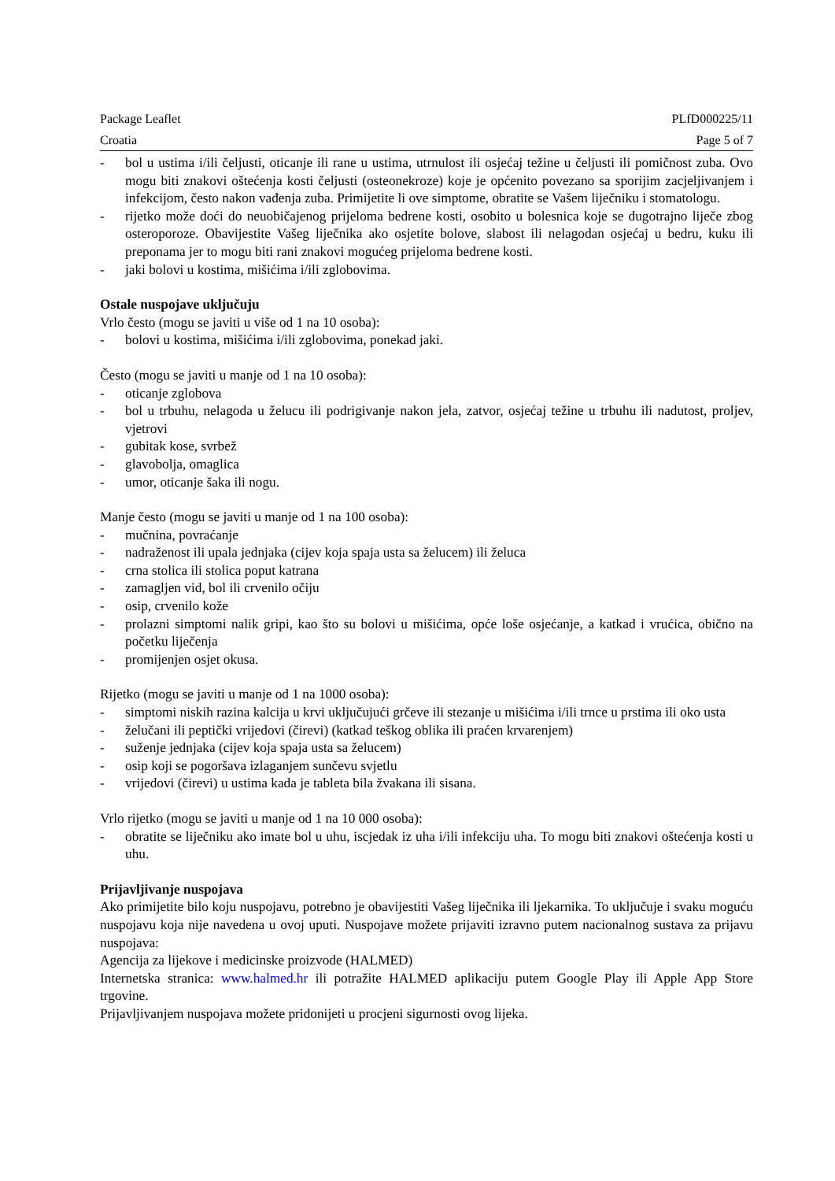Package Leaflet PLfD000225/11
Croatia Page 5 of 7
- bol u ustima i/ili čeljusti, oticanje ili rane u ustima, utrnulost ili osjećaj težine u čeljusti ili pomičnost zuba. Ovo mogu biti znakovi oštećenja kosti čeljusti (osteonekroze) koje je općenito povezano sa sporijim zacjeljivanjem i infekcijom, često nakon vađenja zuba. Primijetite li ove simptome, obratite se Vašem liječniku i stomatologu.
- rijetko može doći do neuobičajenog prijeloma bedrene kosti, osobito u bolesnica koje se dugotrajno liječe zbog osteroporoze. Obavijestite Vašeg liječnika ako osjetite bolove, slabost ili nelagodan osjećaj u bedru, kuku ili preponama jer to mogu biti rani znakovi mogućeg prijeloma bedrene kosti.
- jaki bolovi u kostima, mišićima i/ili zglobovima.
Ostale nuspojave uključuju
Vrlo često (mogu se javiti u više od 1 na 10 osoba):
- bolovi u kostima, mišićima i/ili zglobovima, ponekad jaki.
Često (mogu se javiti u manje od 1 na 10 osoba):
- oticanje zglobova
- bol u trbuhu, nelagoda u želucu ili podrigivanje nakon jela, zatvor, osjećaj težine u trbuhu ili nadutost, proljev, vjetrovi
- gubitak kose, svrbež
- glavobolja, omaglica
- umor, oticanje šaka ili nogu.
Manje često (mogu se javiti u manje od 1 na 100 osoba):
- mučnina, povraćanje
- nadraženost ili upala jednjaka (cijev koja spaja usta sa želucem) ili želuca
- crna stolica ili stolica poput katrana
- zamagljen vid, bol ili crvenilo očiju
- osip, crvenilo kože
- prolazni simptomi nalik gripi, kao što su bolovi u mišićima, opće loše osjećanje, a katkad i vrućica, obično na početku liječenja
- promijenjen osjet okusa.
Rijetko (mogu se javiti u manje od 1 na 1000 osoba):
- simptomi niskih razina kalcija u krvi uključujući grčeve ili stezanje u mišićima i/ili trnce u prstima ili oko usta
- želučani ili peptički vrijedovi (čirevi) (katkad teškog oblika ili praćen krvarenjem)
- suženje jednjaka (cijev koja spaja usta sa želucem)
- osip koji se pogoršava izlaganjem sunčevu svjetlu
- vrijedovi (čirevi) u ustima kada je tableta bila žvakana ili sisana.
Vrlo rijetko (mogu se javiti u manje od 1 na 10 000 osoba):
- obratite se liječniku ako imate bol u uhu, iscjedak iz uha i/ili infekciju uha. To mogu biti znakovi oštećenja kosti u uhu.
Prijavljivanje nuspojava
Ako primijetite bilo koju nuspojavu, potrebno je obavijestiti Vašeg liječnika ili ljekarnika. To uključuje i svaku moguću nuspojavu koja nije navedena u ovoj uputi. Nuspojave možete prijaviti izravno putem nacionalnog sustava za prijavu nuspojava:
Agencija za lijekove i medicinske proizvode (HALMED)
Internetska stranica: www.halmed.hr ili potražite HALMED aplikaciju putem Google Play ili Apple App Store trgovine.
Prijavljivanjem nuspojava možete pridonijeti u procjeni sigurnosti ovog lijeka.